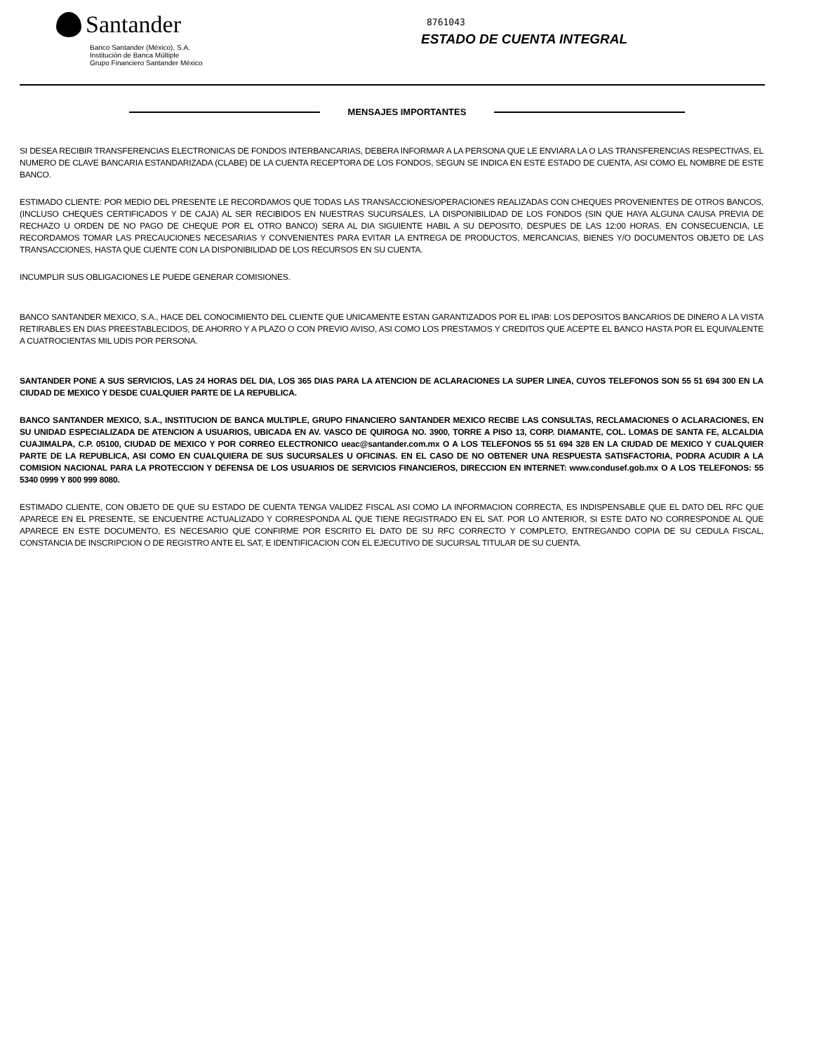Santander
Banco Santander (México), S.A.
Institución de Banca Múltiple
Grupo Financiero Santander México
8761043
ESTADO DE CUENTA INTEGRAL
MENSAJES IMPORTANTES
SI DESEA RECIBIR TRANSFERENCIAS ELECTRONICAS DE FONDOS INTERBANCARIAS, DEBERA INFORMAR A LA PERSONA QUE LE ENVIARA LA O LAS TRANSFERENCIAS RESPECTIVAS, EL NUMERO DE CLAVE BANCARIA ESTANDARIZADA (CLABE) DE LA CUENTA RECEPTORA DE LOS FONDOS, SEGUN SE INDICA EN ESTE ESTADO DE CUENTA, ASI COMO EL NOMBRE DE ESTE BANCO.
ESTIMADO CLIENTE: POR MEDIO DEL PRESENTE LE RECORDAMOS QUE TODAS LAS TRANSACCIONES/OPERACIONES REALIZADAS CON CHEQUES PROVENIENTES DE OTROS BANCOS, (INCLUSO CHEQUES CERTIFICADOS Y DE CAJA) AL SER RECIBIDOS EN NUESTRAS SUCURSALES, LA DISPONIBILIDAD DE LOS FONDOS (SIN QUE HAYA ALGUNA CAUSA PREVIA DE RECHAZO U ORDEN DE NO PAGO DE CHEQUE POR EL OTRO BANCO) SERA AL DIA SIGUIENTE HABIL A SU DEPOSITO, DESPUES DE LAS 12:00 HORAS. EN CONSECUENCIA, LE RECORDAMOS TOMAR LAS PRECAUCIONES NECESARIAS Y CONVENIENTES PARA EVITAR LA ENTREGA DE PRODUCTOS, MERCANCIAS, BIENES Y/O DOCUMENTOS OBJETO DE LAS TRANSACCIONES, HASTA QUE CUENTE CON LA DISPONIBILIDAD DE LOS RECURSOS EN SU CUENTA.
INCUMPLIR SUS OBLIGACIONES LE PUEDE GENERAR COMISIONES.
BANCO SANTANDER MEXICO, S.A., HACE DEL CONOCIMIENTO DEL CLIENTE QUE UNICAMENTE ESTAN GARANTIZADOS POR EL IPAB: LOS DEPOSITOS BANCARIOS DE DINERO A LA VISTA RETIRABLES EN DIAS PREESTABLECIDOS, DE AHORRO Y A PLAZO O CON PREVIO AVISO, ASI COMO LOS PRESTAMOS Y CREDITOS QUE ACEPTE EL BANCO HASTA POR EL EQUIVALENTE A CUATROCIENTAS MIL UDIS POR PERSONA.
SANTANDER PONE A SUS SERVICIOS, LAS 24 HORAS DEL DIA, LOS 365 DIAS PARA LA ATENCION DE ACLARACIONES LA SUPER LINEA, CUYOS TELEFONOS SON 55 51 694 300 EN LA CIUDAD DE MEXICO Y DESDE CUALQUIER PARTE DE LA REPUBLICA.
BANCO SANTANDER MEXICO, S.A., INSTITUCION DE BANCA MULTIPLE, GRUPO FINANCIERO SANTANDER MEXICO RECIBE LAS CONSULTAS, RECLAMACIONES O ACLARACIONES, EN SU UNIDAD ESPECIALIZADA DE ATENCION A USUARIOS, UBICADA EN AV. VASCO DE QUIROGA NO. 3900, TORRE A PISO 13, CORP. DIAMANTE, COL. LOMAS DE SANTA FE, ALCALDIA CUAJIMALPA, C.P. 05100, CIUDAD DE MEXICO Y POR CORREO ELECTRONICO ueac@santander.com.mx O A LOS TELEFONOS 55 51 694 328 EN LA CIUDAD DE MEXICO Y CUALQUIER PARTE DE LA REPUBLICA, ASI COMO EN CUALQUIERA DE SUS SUCURSALES U OFICINAS. EN EL CASO DE NO OBTENER UNA RESPUESTA SATISFACTORIA, PODRA ACUDIR A LA COMISION NACIONAL PARA LA PROTECCION Y DEFENSA DE LOS USUARIOS DE SERVICIOS FINANCIEROS, DIRECCION EN INTERNET: www.condusef.gob.mx O A LOS TELEFONOS: 55 5340 0999 Y 800 999 8080.
ESTIMADO CLIENTE, CON OBJETO DE QUE SU ESTADO DE CUENTA TENGA VALIDEZ FISCAL ASI COMO LA INFORMACION CORRECTA, ES INDISPENSABLE QUE EL DATO DEL RFC QUE APARECE EN EL PRESENTE, SE ENCUENTRE ACTUALIZADO Y CORRESPONDA AL QUE TIENE REGISTRADO EN EL SAT. POR LO ANTERIOR, SI ESTE DATO NO CORRESPONDE AL QUE APARECE EN ESTE DOCUMENTO, ES NECESARIO QUE CONFIRME POR ESCRITO EL DATO DE SU RFC CORRECTO Y COMPLETO, ENTREGANDO COPIA DE SU CEDULA FISCAL, CONSTANCIA DE INSCRIPCION O DE REGISTRO ANTE EL SAT, E IDENTIFICACION CON EL EJECUTIVO DE SUCURSAL TITULAR DE SU CUENTA.